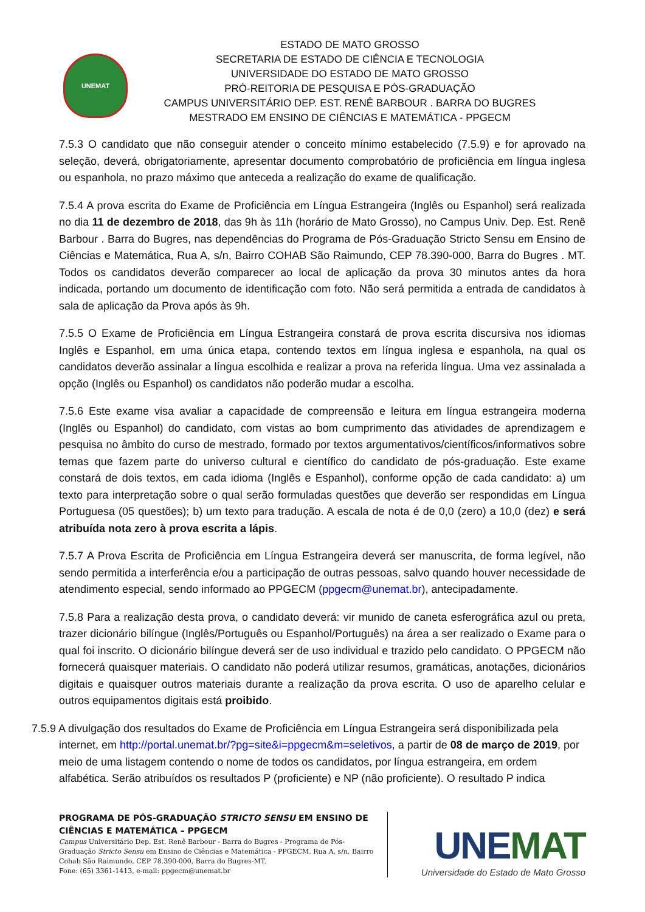UNEMAT
ESTADO DE MATO GROSSO
SECRETARIA DE ESTADO DE CIÊNCIA E TECNOLOGIA
UNIVERSIDADE DO ESTADO DE MATO GROSSO
PRÓ-REITORIA DE PESQUISA E PÓS-GRADUAÇÃO
CAMPUS UNIVERSITÁRIO DEP. EST. RENÊ BARBOUR . BARRA DO BUGRES
MESTRADO EM ENSINO DE CIÊNCIAS E MATEMÁTICA - PPGECM
7.5.3 O candidato que não conseguir atender o conceito mínimo estabelecido (7.5.9) e for aprovado na seleção, deverá, obrigatoriamente, apresentar documento comprobatório de proficiência em língua inglesa ou espanhola, no prazo máximo que anteceda a realização do exame de qualificação.
7.5.4 A prova escrita do Exame de Proficiência em Língua Estrangeira (Inglês ou Espanhol) será realizada no dia 11 de dezembro de 2018, das 9h às 11h (horário de Mato Grosso), no Campus Univ. Dep. Est. Renê Barbour . Barra do Bugres, nas dependências do Programa de Pós-Graduação Stricto Sensu em Ensino de Ciências e Matemática, Rua A, s/n, Bairro COHAB São Raimundo, CEP 78.390-000, Barra do Bugres . MT. Todos os candidatos deverão comparecer ao local de aplicação da prova 30 minutos antes da hora indicada, portando um documento de identificação com foto. Não será permitida a entrada de candidatos à sala de aplicação da Prova após às 9h.
7.5.5 O Exame de Proficiência em Língua Estrangeira constará de prova escrita discursiva nos idiomas Inglês e Espanhol, em uma única etapa, contendo textos em língua inglesa e espanhola, na qual os candidatos deverão assinalar a língua escolhida e realizar a prova na referida língua. Uma vez assinalada a opção (Inglês ou Espanhol) os candidatos não poderão mudar a escolha.
7.5.6 Este exame visa avaliar a capacidade de compreensão e leitura em língua estrangeira moderna (Inglês ou Espanhol) do candidato, com vistas ao bom cumprimento das atividades de aprendizagem e pesquisa no âmbito do curso de mestrado, formado por textos argumentativos/científicos/informativos sobre temas que fazem parte do universo cultural e científico do candidato de pós-graduação. Este exame constará de dois textos, em cada idioma (Inglês e Espanhol), conforme opção de cada candidato: a) um texto para interpretação sobre o qual serão formuladas questões que deverão ser respondidas em Língua Portuguesa (05 questões); b) um texto para tradução. A escala de nota é de 0,0 (zero) a 10,0 (dez) e será atribuída nota zero à prova escrita a lápis.
7.5.7 A Prova Escrita de Proficiência em Língua Estrangeira deverá ser manuscrita, de forma legível, não sendo permitida a interferência e/ou a participação de outras pessoas, salvo quando houver necessidade de atendimento especial, sendo informado ao PPGECM (ppgecm@unemat.br), antecipadamente.
7.5.8 Para a realização desta prova, o candidato deverá: vir munido de caneta esferográfica azul ou preta, trazer dicionário bilíngue (Inglês/Português ou Espanhol/Português) na área a ser realizado o Exame para o qual foi inscrito. O dicionário bilíngue deverá ser de uso individual e trazido pelo candidato. O PPGECM não fornecerá quaisquer materiais. O candidato não poderá utilizar resumos, gramáticas, anotações, dicionários digitais e quaisquer outros materiais durante a realização da prova escrita. O uso de aparelho celular e outros equipamentos digitais está proibido.
7.5.9 A divulgação dos resultados do Exame de Proficiência em Língua Estrangeira será disponibilizada pela internet, em http://portal.unemat.br/?pg=site&i=ppgecm&m=seletivos, a partir de 08 de março de 2019, por meio de uma listagem contendo o nome de todos os candidatos, por língua estrangeira, em ordem alfabética. Serão atribuídos os resultados P (proficiente) e NP (não proficiente). O resultado P indica
PROGRAMA DE PÓS-GRADUAÇÃO STRICTO SENSU EM ENSINO DE CIÊNCIAS E MATEMÁTICA – PPGECM
Campus Universitário Dep. Est. Renê Barbour - Barra do Bugres - Programa de Pós-Graduação Stricto Sensu em Ensino de Ciências e Matemática - PPGECM. Rua A, s/n, Bairro Cohab São Raimundo, CEP 78.390-000, Barra do Bugres-MT.
Fone: (65) 3361-1413, e-mail: ppgecm@unemat.br
UNEMAT
Universidade do Estado de Mato Grosso